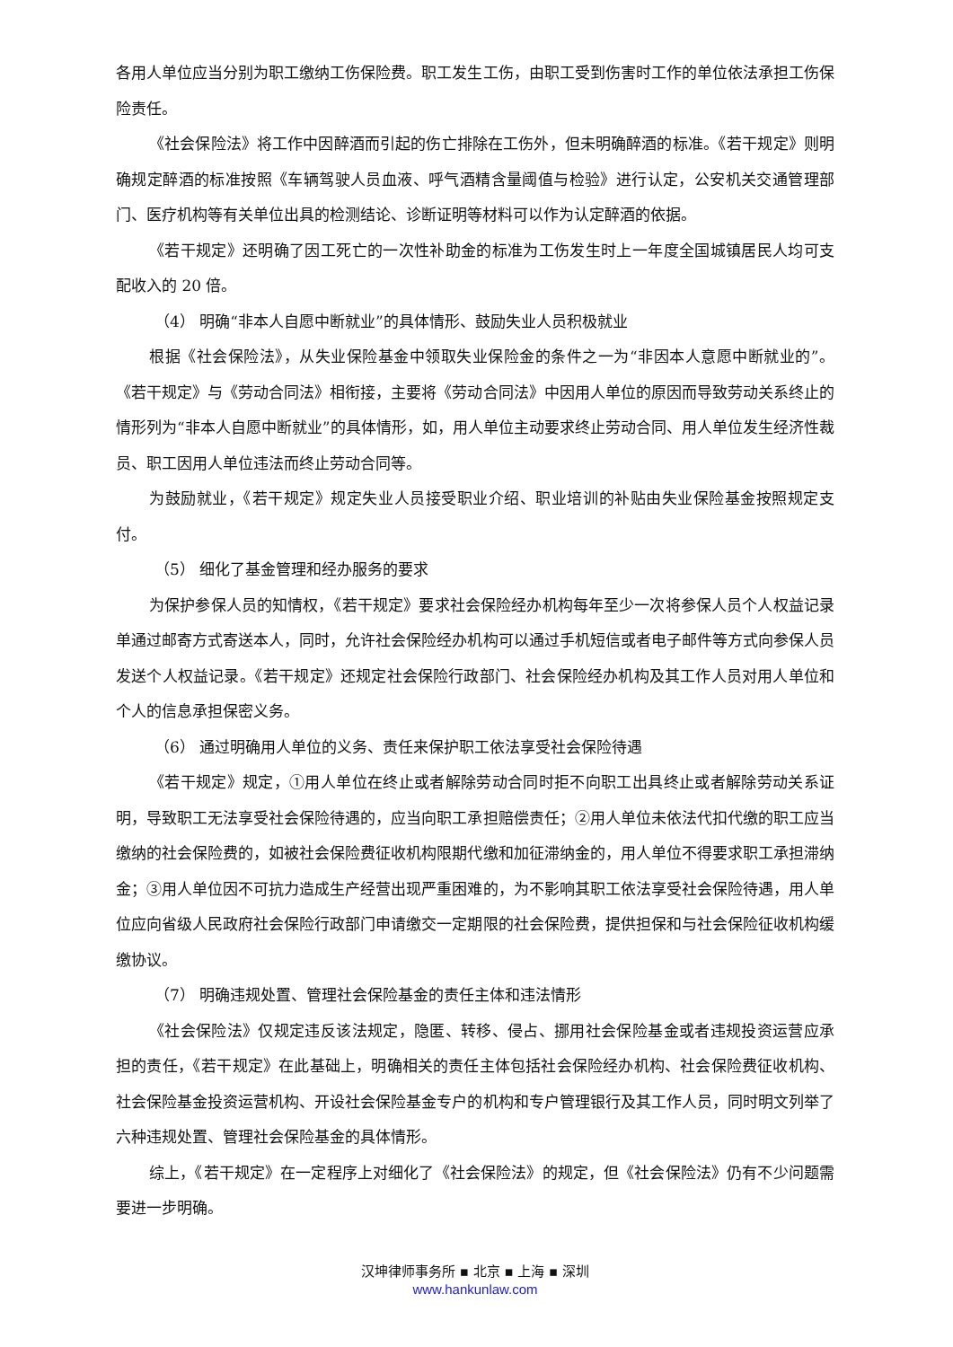各用人单位应当分别为职工缴纳工伤保险费。职工发生工伤，由职工受到伤害时工作的单位依法承担工伤保险责任。
《社会保险法》将工作中因醉酒而引起的伤亡排除在工伤外，但未明确醉酒的标准。《若干规定》则明确规定醉酒的标准按照《车辆驾驶人员血液、呼气酒精含量阈值与检验》进行认定，公安机关交通管理部门、医疗机构等有关单位出具的检测结论、诊断证明等材料可以作为认定醉酒的依据。
《若干规定》还明确了因工死亡的一次性补助金的标准为工伤发生时上一年度全国城镇居民人均可支配收入的 20 倍。
（4） 明确“非本人自愿中断就业”的具体情形、鼓励失业人员积极就业
根据《社会保险法》，从失业保险基金中领取失业保险金的条件之一为“非因本人意愿中断就业的”。《若干规定》与《劳动合同法》相衔接，主要将《劳动合同法》中因用人单位的原因而导致劳动关系终止的情形列为“非本人自愿中断就业”的具体情形，如，用人单位主动要求终止劳动合同、用人单位发生经济性裁员、职工因用人单位违法而终止劳动合同等。
为鼓励就业，《若干规定》规定失业人员接受职业介绍、职业培训的补贴由失业保险基金按照规定支付。
（5） 细化了基金管理和经办服务的要求
为保护参保人员的知情权，《若干规定》要求社会保险经办机构每年至少一次将参保人员个人权益记录单通过邮寄方式寄送本人，同时，允许社会保险经办机构可以通过手机短信或者电子邮件等方式向参保人员发送个人权益记录。《若干规定》还规定社会保险行政部门、社会保险经办机构及其工作人员对用人单位和个人的信息承担保密义务。
（6） 通过明确用人单位的义务、责任来保护职工依法享受社会保险待遇
《若干规定》规定，①用人单位在终止或者解除劳动合同时拒不向职工出具终止或者解除劳动关系证明，导致职工无法享受社会保险待遇的，应当向职工承担赔偿责任；②用人单位未依法代扣代缴的职工应当缴纳的社会保险费的，如被社会保险费征收机构限期代缴和加征滞纳金的，用人单位不得要求职工承担滞纳金；③用人单位因不可抗力造成生产经营出现严重困难的，为不影响其职工依法享受社会保险待遇，用人单位应向省级人民政府社会保险行政部门申请缴交一定期限的社会保险费，提供担保和与社会保险征收机构缓缴协议。
（7） 明确违规处置、管理社会保险基金的责任主体和违法情形
《社会保险法》仅规定违反该法规定，隐匿、转移、侵占、挪用社会保险基金或者违规投资运营应承担的责任，《若干规定》在此基础上，明确相关的责任主体包括社会保险经办机构、社会保险费征收机构、社会保险基金投资运营机构、开设社会保险基金专户的机构和专户管理银行及其工作人员，同时明文列举了六种违规处置、管理社会保险基金的具体情形。
综上，《若干规定》在一定程序上对细化了《社会保险法》的规定，但《社会保险法》仍有不少问题需要进一步明确。
汉坤律师事务所 ▪ 北京 ▪ 上海 ▪ 深圳
www.hankunlaw.com